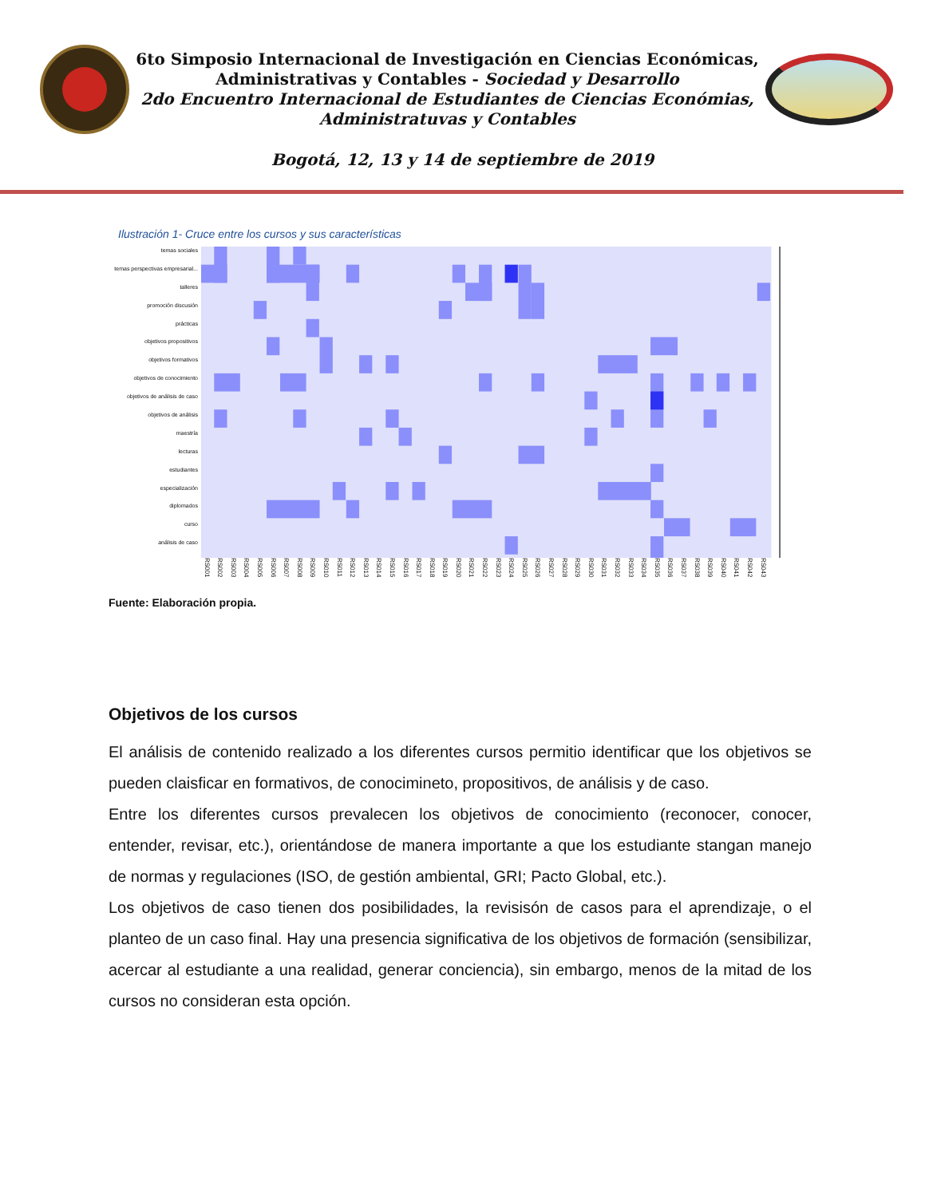6to Simposio Internacional de Investigación en Ciencias Económicas,
Administrativas y Contables - Sociedad y Desarrollo
2do Encuentro Internacional de Estudiantes de Ciencias Económias,
Administratuvas y Contables
Bogotá, 12, 13 y 14 de septiembre de 2019
Ilustración 1- Cruce entre los cursos y sus características
temas sociales
temas perspectivas empresarial...
talleres
promoción discusión
prácticas
objetivos propositivos
objetivos formativos
objetivos de conocimiento
objetivos de análisis de caso
objetivos de análisis
maestría
lecturas
estudiantes
especialización
diplomados
curso
análisis de caso
RS001 RS002 RS003 RS004 RS005 RS006 RS007 RS008 RS009 RS010 RS011 RS012 RS013 RS014 RS015 RS016 RS017 RS018 RS019 RS020 RS021 RS022 RS023 RS024 RS025 RS026 RS027 RS028 RS029 RS030 RS031 RS032 RS033 RS034 RS035 RS036 RS037 RS038 RS039 RS040 RS041 RS042 RS043
Fuente: Elaboración propia.
Objetivos de los cursos
El análisis de contenido realizado a los diferentes cursos permitio identificar que los objetivos se pueden claisficar en formativos, de conocimineto, propositivos, de análisis y de caso.
Entre los diferentes cursos prevalecen los objetivos de conocimiento (reconocer, conocer, entender, revisar, etc.), orientándose de manera importante a que los estudiante stangan manejo de normas y regulaciones (ISO, de gestión ambiental, GRI; Pacto Global, etc.).
Los objetivos de caso tienen dos posibilidades, la revisisón de casos para el aprendizaje, o el planteo de un caso final. Hay una presencia significativa de los objetivos de formación (sensibilizar, acercar al estudiante a una realidad, generar conciencia), sin embargo, menos de la mitad de los cursos no consideran esta opción.